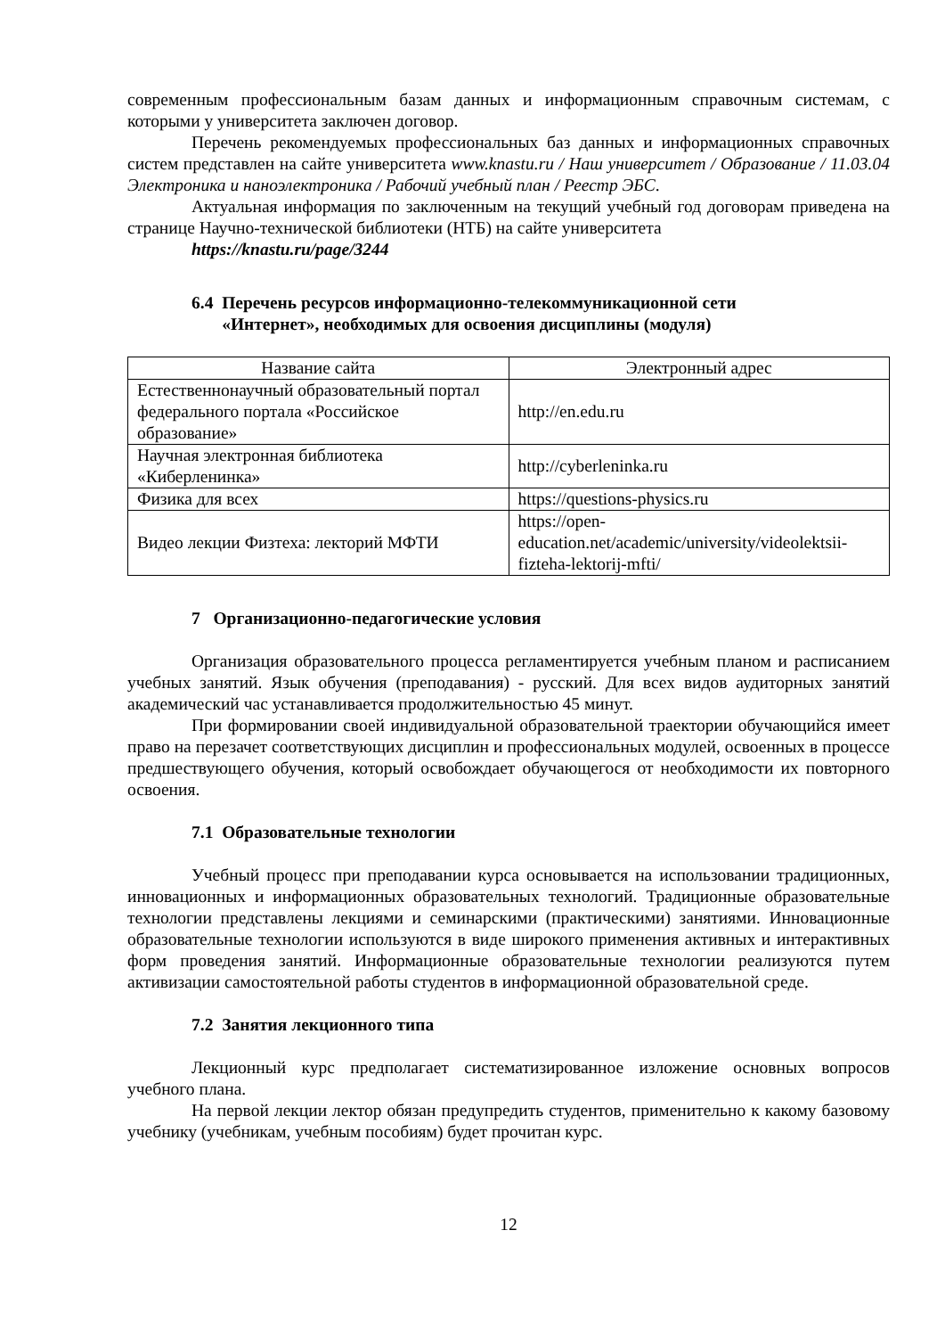современным профессиональным базам данных и информационным справочным системам, с которыми у университета заключен договор.
Перечень рекомендуемых профессиональных баз данных и информационных справочных систем представлен на сайте университета www.knastu.ru / Наш университет / Образование / 11.03.04 Электроника и наноэлектроника / Рабочий учебный план / Реестр ЭБС.
Актуальная информация по заключенным на текущий учебный год договорам приведена на странице Научно-технической библиотеки (НТБ) на сайте университета
https://knastu.ru/page/3244
6.4 Перечень ресурсов информационно-телекоммуникационной сети
«Интернет», необходимых для освоения дисциплины (модуля)
| Название сайта | Электронный адрес |
| --- | --- |
| Естественнонаучный образовательный портал федерального портала «Российское образование» | http://en.edu.ru |
| Научная электронная библиотека «Киберленинка» | http://cyberleninka.ru |
| Физика для всех | https://questions-physics.ru |
| Видео лекции Физтеха: лекторий МФТИ | https://open-education.net/academic/university/videolektsii-fizteha-lektorij-mfti/ |
7 Организационно-педагогические условия
Организация образовательного процесса регламентируется учебным планом и расписанием учебных занятий. Язык обучения (преподавания) - русский. Для всех видов аудиторных занятий академический час устанавливается продолжительностью 45 минут.
При формировании своей индивидуальной образовательной траектории обучающийся имеет право на перезачет соответствующих дисциплин и профессиональных модулей, освоенных в процессе предшествующего обучения, который освобождает обучающегося от необходимости их повторного освоения.
7.1 Образовательные технологии
Учебный процесс при преподавании курса основывается на использовании традиционных, инновационных и информационных образовательных технологий. Традиционные образовательные технологии представлены лекциями и семинарскими (практическими) занятиями. Инновационные образовательные технологии используются в виде широкого применения активных и интерактивных форм проведения занятий. Информационные образовательные технологии реализуются путем активизации самостоятельной работы студентов в информационной образовательной среде.
7.2 Занятия лекционного типа
Лекционный курс предполагает систематизированное изложение основных вопросов учебного плана.
На первой лекции лектор обязан предупредить студентов, применительно к какому базовому учебнику (учебникам, учебным пособиям) будет прочитан курс.
12